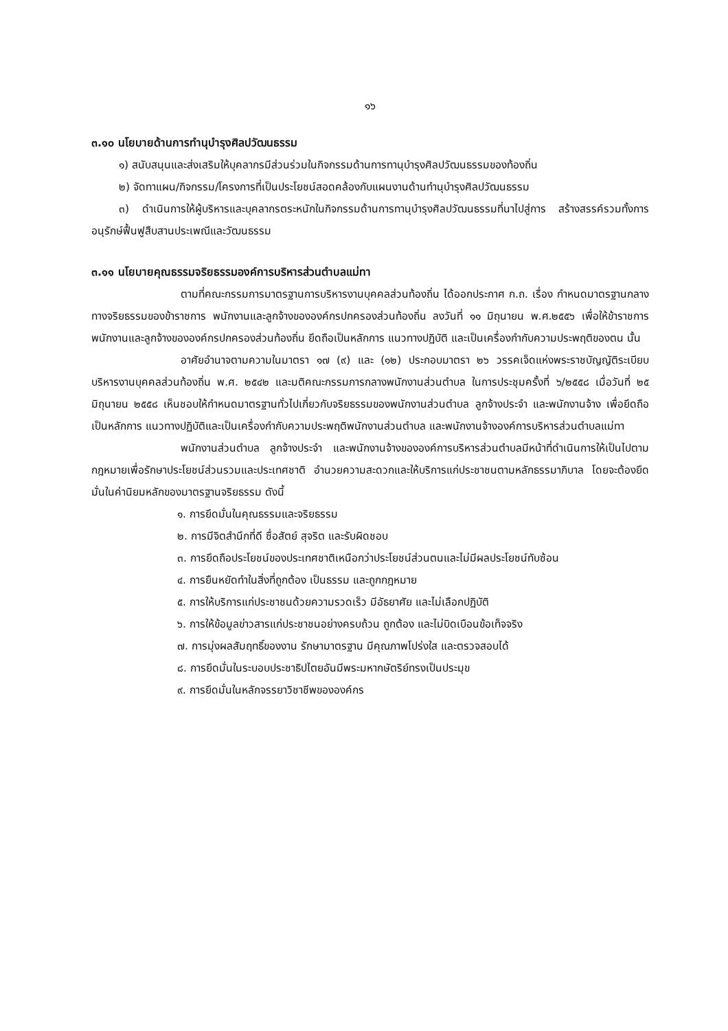๑๖
๓.๑๐ นโยบายด้านการทำนุบำรุงศิลปวัฒนธรรม
๑) สนับสนุนและส่งเสริมให้บุคลากรมีส่วนร่วมในกิจกรรมด้านการทานุบำรุงศิลปวัฒนธรรมของท้องถิ่น
๒) จัดทาแผน/กิจกรรม/โครงการที่เป็นประโยชน์สอดคล้องกับแผนงานด้านทำนุบำรุงศิลปวัฒนธรรม
๓) ดำเนินการให้ผู้บริหารและบุคลากรตระหนักในกิจกรรมด้านการทานุบำรุงศิลปวัฒนธรรมที่นาไปสู่การ สร้างสรรค์รวมทั้งการอนุรักษ์ฟื้นฟูสืบสานประเพณีและวัฒนธรรม
๓.๑๑ นโยบายคุณธรรมจริยธรรมองค์การบริหารส่วนตำบลแม่ทา
ตามที่คณะกรรมการมาตรฐานการบริหารงานบุคคลส่วนท้องถิ่น ได้ออกประกาศ ก.ถ. เรื่อง กำหนดมาตรฐานกลางทางจริยธรรมของข้าราชการ พนักงานและลูกจ้างขององค์กรปกครองส่วนท้องถิ่น ลงวันที่ ๑๑ มิถุนายน พ.ศ.๒๕๕๖ เพื่อให้ข้าราชการ พนักงานและลูกจ้างขององค์กรปกครองส่วนท้องถิ่น ยึดถือเป็นหลักการ แนวทางปฏิบัติ และเป็นเครื่องกำกับความประพฤติของตน นั้น
อาศัยอำนาจตามความในมาตรา ๑๗ (๙) และ (๑๒) ประกอบมาตรา ๒๖ วรรคเจ็ดแห่งพระราชบัญญัติระเบียบบริหารงานบุคคลส่วนท้องถิ่น พ.ศ. ๒๕๔๒ และมติคณะกรรมการกลางพนักงานส่วนตำบล ในการประชุมครั้งที่ ๖/๒๕๕๘ เมื่อวันที่ ๒๕ มิถุนายน ๒๕๕๘ เห็นชอบให้กำหนดมาตรฐานทั่วไปเกี่ยวกับจริยธรรมของพนักงานส่วนตำบล ลูกจ้างประจำ และพนักงานจ้าง เพื่อยึดถือเป็นหลักการ แนวทางปฏิบัติและเป็นเครื่องกำกับความประพฤติพนักงานส่วนตำบล และพนักงานจ้างองค์การบริหารส่วนตำบลแม่ทา
พนักงานส่วนตำบล ลูกจ้างประจำ และพนักงานจ้างขององค์การบริหารส่วนตำบลมีหน้าที่ดำเนินการให้เป็นไปตามกฎหมายเพื่อรักษาประโยชน์ส่วนรวมและประเทศชาติ อำนวยความสะดวกและให้บริการแก่ประชาชนตามหลักธรรมาภิบาล โดยจะต้องยึดมั่นในค่านิยมหลักของมาตรฐานจริยธรรม ดังนี้
๑. การยึดมั่นในคุณธรรมและจริยธรรม
๒. การมีจิตสำนึกที่ดี ซื่อสัตย์ สุจริต และรับผิดชอบ
๓. การยึดถือประโยชน์ของประเทศชาติเหนือกว่าประโยชน์ส่วนตนและไม่มีผลประโยชน์ทับซ้อน
๔. การยืนหยัดทำในสิ่งที่ถูกต้อง เป็นธรรม และถูกกฎหมาย
๕. การให้บริการแก่ประชาชนด้วยความรวดเร็ว มีอัธยาศัย และไม่เลือกปฏิบัติ
๖. การให้ข้อมูลข่าวสารแก่ประชาชนอย่างครบถ้วน ถูกต้อง และไม่บิดเบือนข้อเท็จจริง
๗. การมุ่งผลสัมฤทธิ์ของงาน รักษามาตรฐาน มีคุณภาพโปร่งใส และตรวจสอบได้
๘. การยึดมั่นในระบอบประชาธิปไตยอันมีพระมหากษัตริย์ทรงเป็นประมุข
๙. การยึดมั่นในหลักจรรยาวิชาชีพขององค์กร